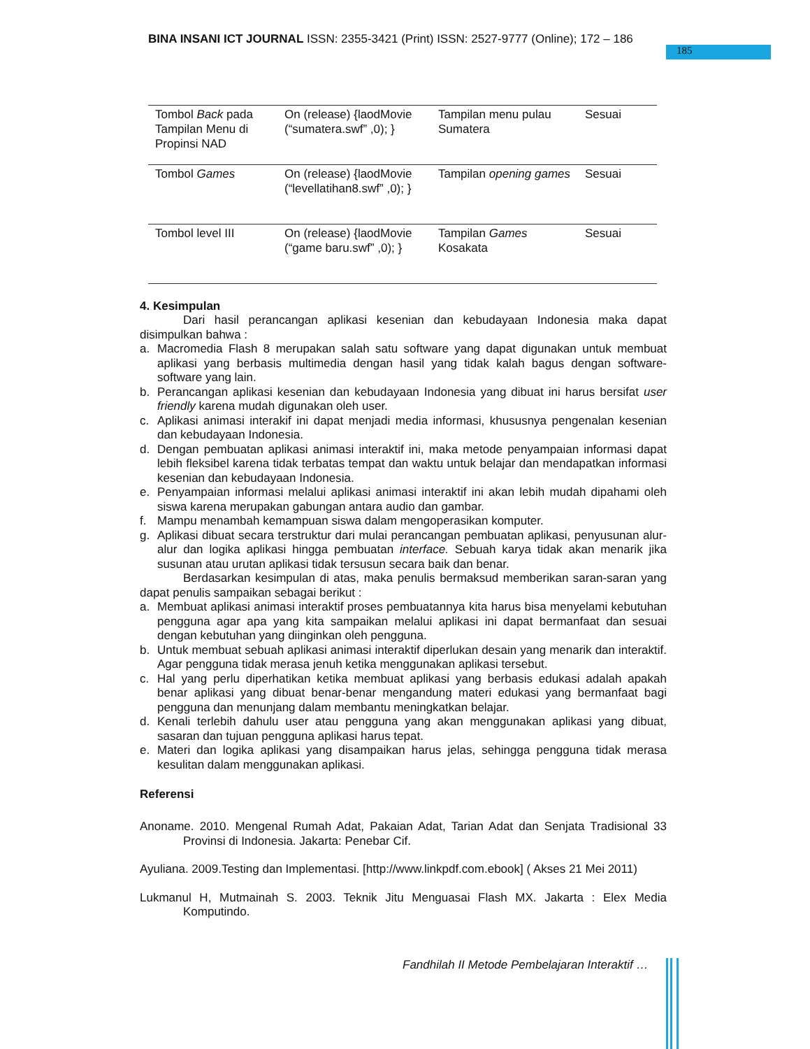BINA INSANI ICT JOURNAL ISSN: 2355-3421 (Print) ISSN: 2527-9777 (Online); 172 – 186
185
| Tombol Back pada Tampilan Menu di Propinsi NAD | On (release) {laodMovie (“sumatera.swf” ,0); } | Tampilan menu pulau Sumatera | Sesuai |
| Tombol Games | On (release) {laodMovie (“levellatihan8.swf” ,0); } | Tampilan opening games | Sesuai |
| Tombol level III | On (release) {laodMovie (“game baru.swf” ,0); } | Tampilan Games Kosakata | Sesuai |
4. Kesimpulan
Dari hasil perancangan aplikasi kesenian dan kebudayaan Indonesia maka dapat disimpulkan bahwa :
a. Macromedia Flash 8 merupakan salah satu software yang dapat digunakan untuk membuat aplikasi yang berbasis multimedia dengan hasil yang tidak kalah bagus dengan software-software yang lain.
b. Perancangan aplikasi kesenian dan kebudayaan Indonesia yang dibuat ini harus bersifat user friendly karena mudah digunakan oleh user.
c. Aplikasi animasi interakif ini dapat menjadi media informasi, khususnya pengenalan kesenian dan kebudayaan Indonesia.
d. Dengan pembuatan aplikasi animasi interaktif ini, maka metode penyampaian informasi dapat lebih fleksibel karena tidak terbatas tempat dan waktu untuk belajar dan mendapatkan informasi kesenian dan kebudayaan Indonesia.
e. Penyampaian informasi melalui aplikasi animasi interaktif ini akan lebih mudah dipahami oleh siswa karena merupakan gabungan antara audio dan gambar.
f. Mampu menambah kemampuan siswa dalam mengoperasikan komputer.
g. Aplikasi dibuat secara terstruktur dari mulai perancangan pembuatan aplikasi, penyusunan alur-alur dan logika aplikasi hingga pembuatan interface. Sebuah karya tidak akan menarik jika susunan atau urutan aplikasi tidak tersusun secara baik dan benar.
Berdasarkan kesimpulan di atas, maka penulis bermaksud memberikan saran-saran yang dapat penulis sampaikan sebagai berikut :
a. Membuat aplikasi animasi interaktif proses pembuatannya kita harus bisa menyelami kebutuhan pengguna agar apa yang kita sampaikan melalui aplikasi ini dapat bermanfaat dan sesuai dengan kebutuhan yang diinginkan oleh pengguna.
b. Untuk membuat sebuah aplikasi animasi interaktif diperlukan desain yang menarik dan interaktif. Agar pengguna tidak merasa jenuh ketika menggunakan aplikasi tersebut.
c. Hal yang perlu diperhatikan ketika membuat aplikasi yang berbasis edukasi adalah apakah benar aplikasi yang dibuat benar-benar mengandung materi edukasi yang bermanfaat bagi pengguna dan menunjang dalam membantu meningkatkan belajar.
d. Kenali terlebih dahulu user atau pengguna yang akan menggunakan aplikasi yang dibuat, sasaran dan tujuan pengguna aplikasi harus tepat.
e. Materi dan logika aplikasi yang disampaikan harus jelas, sehingga pengguna tidak merasa kesulitan dalam menggunakan aplikasi.
Referensi
Anoname. 2010. Mengenal Rumah Adat, Pakaian Adat, Tarian Adat dan Senjata Tradisional 33 Provinsi di Indonesia. Jakarta: Penebar Cif.
Ayuliana. 2009.Testing dan Implementasi. [http://www.linkpdf.com.ebook] ( Akses 21 Mei 2011)
Lukmanul H, Mutmainah S. 2003. Teknik Jitu Menguasai Flash MX. Jakarta : Elex Media Komputindo.
Fandhilah II Metode Pembelajaran Interaktif …